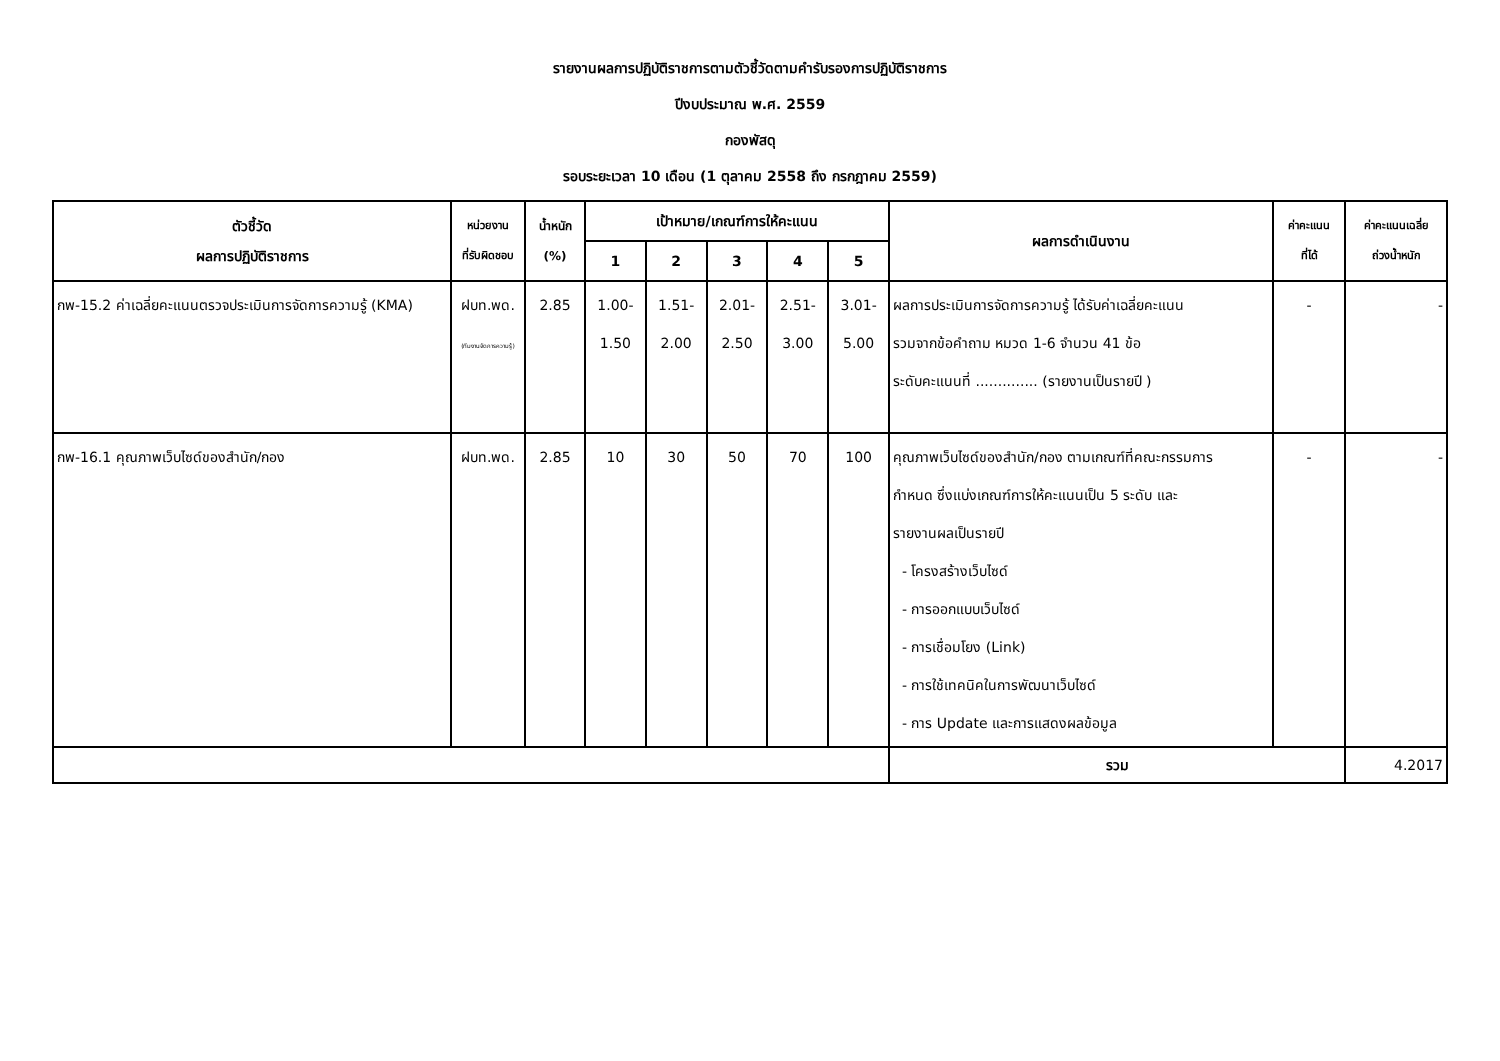รายงานผลการปฏิบัติราชการตามตัวชี้วัดตามคำรับรองการปฏิบัติราชการ
ปีงบประมาณ พ.ศ. 2559
กองพัสดุ
รอบระยะเวลา 10 เดือน (1 ตุลาคม 2558 ถึง กรกฎาคม 2559)
| ตัวชี้วัด ผลการปฏิบัติราชการ | หน่วยงาน ที่รับผิดชอบ | น้ำหนัก (%) | เป้าหมาย/เกณฑ์การให้คะแนน | | | | | ผลการดำเนินงาน | ค่าคะแนน ที่ได้ | ค่าคะแนนเฉลี่ย ถ่วงน้ำหนัก |
| --- | --- | --- | --- | --- | --- | --- | --- | --- | --- | --- |
| | | | 1 | 2 | 3 | 4 | 5 | | | |
| กพ-15.2 ค่าเฉลี่ยคะแนนตรวจประเมินการจัดการความรู้ (KMA) | ฝบท.พด. (ทีมงานจัดการความรู้) | 2.85 | 1.00- 1.50 | 1.51- 2.00 | 2.01- 2.50 | 2.51- 3.00 | 3.01- 5.00 | ผลการประเมินการจัดการความรู้ ได้รับค่าเฉลี่ยคะแนน รวมจากข้อคำถาม หมวด 1-6 จำนวน 41 ข้อ ระดับคะแนนที่ .............. (รายงานเป็นรายปี ) | - | - |
| กพ-16.1 คุณภาพเว็บไซด์ของสำนัก/กอง | ฝบท.พด. | 2.85 | 10 | 30 | 50 | 70 | 100 | คุณภาพเว็บไซด์ของสำนัก/กอง ตามเกณฑ์ที่คณะกรรมการ กำหนด ซึ่งแบ่งเกณฑ์การให้คะแนนเป็น 5 ระดับ และ รายงานผลเป็นรายปี - โครงสร้างเว็บไซด์ - การออกแบบเว็บไซด์ - การเชื่อมโยง (Link) - การใช้เทคนิคในการพัฒนาเว็บไซด์ - การ Update และการแสดงผลข้อมูล | - | - |
| | | | | | | | | รวม | | 4.2017 |